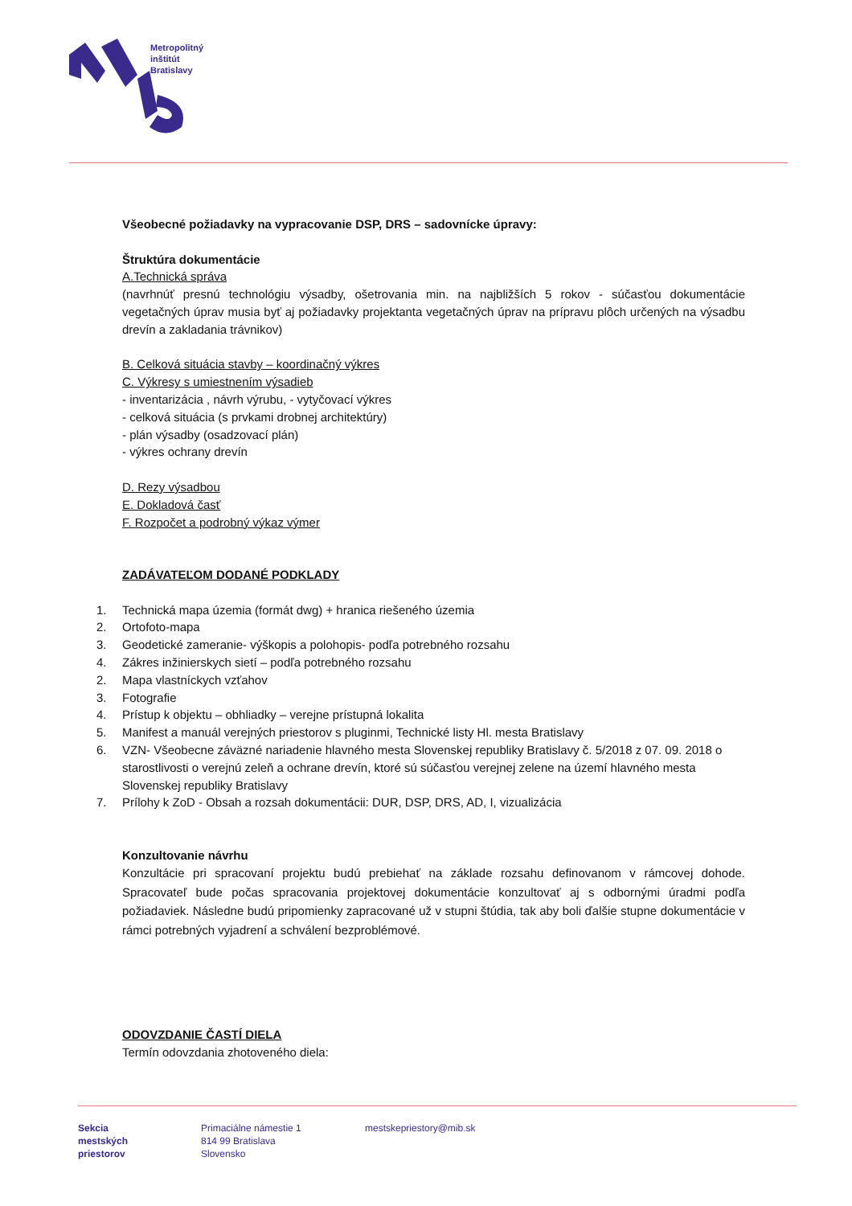Metropolitný
inštitút
Bratislavy
Všeobecné požiadavky na vypracovanie DSP, DRS – sadovnícke úpravy:
Štruktúra dokumentácie
A.Technická správa
(navrhnúť presnú technológiu výsadby, ošetrovania min. na najbližších 5 rokov - súčasťou dokumentácie vegetačných úprav musia byť aj požiadavky projektanta vegetačných úprav na prípravu plôch určených na výsadbu drevín a zakladania trávnikov)
B. Celková situácia stavby – koordinačný výkres
C. Výkresy s umiestnením výsadieb
- inventarizácia , návrh výrubu, - vytyčovací výkres
- celková situácia (s prvkami drobnej architektúry)
- plán výsadby (osadzovací plán)
- výkres ochrany drevín
D. Rezy výsadbou
E. Dokladová časť
F. Rozpočet a podrobný výkaz výmer
ZADÁVATEĽOM DODANÉ PODKLADY
1. Technická mapa územia (formát dwg) + hranica riešeného územia
2. Ortofoto-mapa
3. Geodetické zameranie- výškopis a polohopis- podľa potrebného rozsahu
4. Zákres inžinierskych sietí – podľa potrebného rozsahu
2. Mapa vlastníckych vzťahov
3. Fotografie
4. Prístup k objektu – obhliadky – verejne prístupná lokalita
5. Manifest a manuál verejných priestorov s pluginmi, Technické listy Hl. mesta Bratislavy
6. VZN- Všeobecne záväzné nariadenie hlavného mesta Slovenskej republiky Bratislavy č. 5/2018 z 07. 09. 2018 o starostlivosti o verejnú zeleň a ochrane drevín, ktoré sú súčasťou verejnej zelene na území hlavného mesta Slovenskej republiky Bratislavy
7. Prílohy k ZoD - Obsah a rozsah dokumentácii: DUR, DSP, DRS, AD, I, vizualizácia
Konzultovanie návrhu
Konzultácie pri spracovaní projektu budú prebiehať na základe rozsahu definovanom v rámcovej dohode. Spracovateľ bude počas spracovania projektovej dokumentácie konzultovať aj s odbornými úradmi podľa požiadaviek. Následne budú pripomienky zapracované už v stupni štúdia, tak aby boli ďalšie stupne dokumentácie v rámci potrebných vyjadrení a schválení bezproblémové.
ODOVZDANIE ČASTÍ DIELA
Termín odovzdania zhotoveného diela:
Sekcia
mestských
priestorov
Primaciálne námestie 1
814 99 Bratislava
Slovensko
mestskepriestory@mib.sk